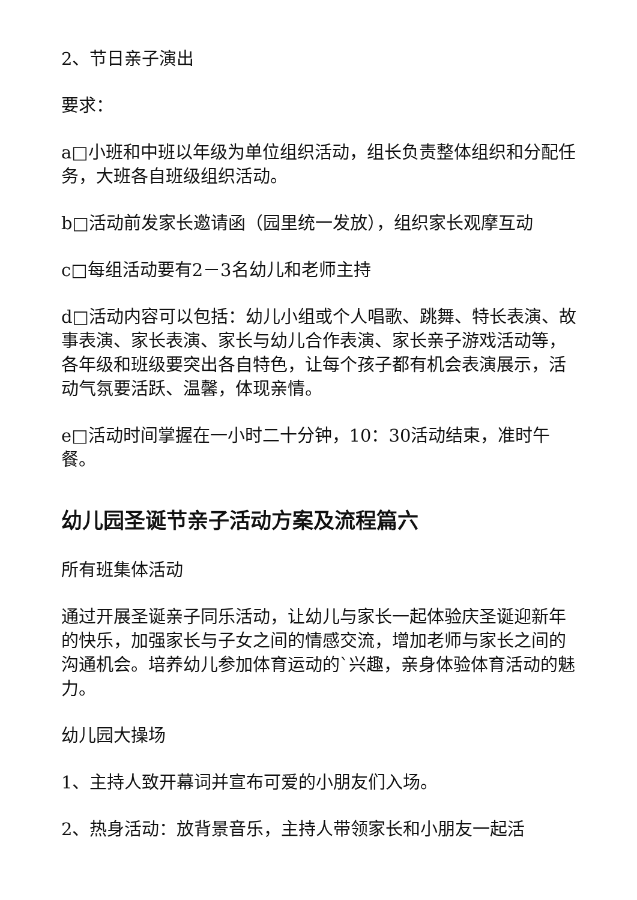2、节日亲子演出
要求：
a□小班和中班以年级为单位组织活动，组长负责整体组织和分配任务，大班各自班级组织活动。
b□活动前发家长邀请函（园里统一发放），组织家长观摩互动
c□每组活动要有2－3名幼儿和老师主持
d□活动内容可以包括：幼儿小组或个人唱歌、跳舞、特长表演、故事表演、家长表演、家长与幼儿合作表演、家长亲子游戏活动等，各年级和班级要突出各自特色，让每个孩子都有机会表演展示，活动气氛要活跃、温馨，体现亲情。
e□活动时间掌握在一小时二十分钟，10：30活动结束，准时午餐。
幼儿园圣诞节亲子活动方案及流程篇六
所有班集体活动
通过开展圣诞亲子同乐活动，让幼儿与家长一起体验庆圣诞迎新年的快乐，加强家长与子女之间的情感交流，增加老师与家长之间的沟通机会。培养幼儿参加体育运动的`兴趣，亲身体验体育活动的魅力。
幼儿园大操场
1、主持人致开幕词并宣布可爱的小朋友们入场。
2、热身活动：放背景音乐，主持人带领家长和小朋友一起活